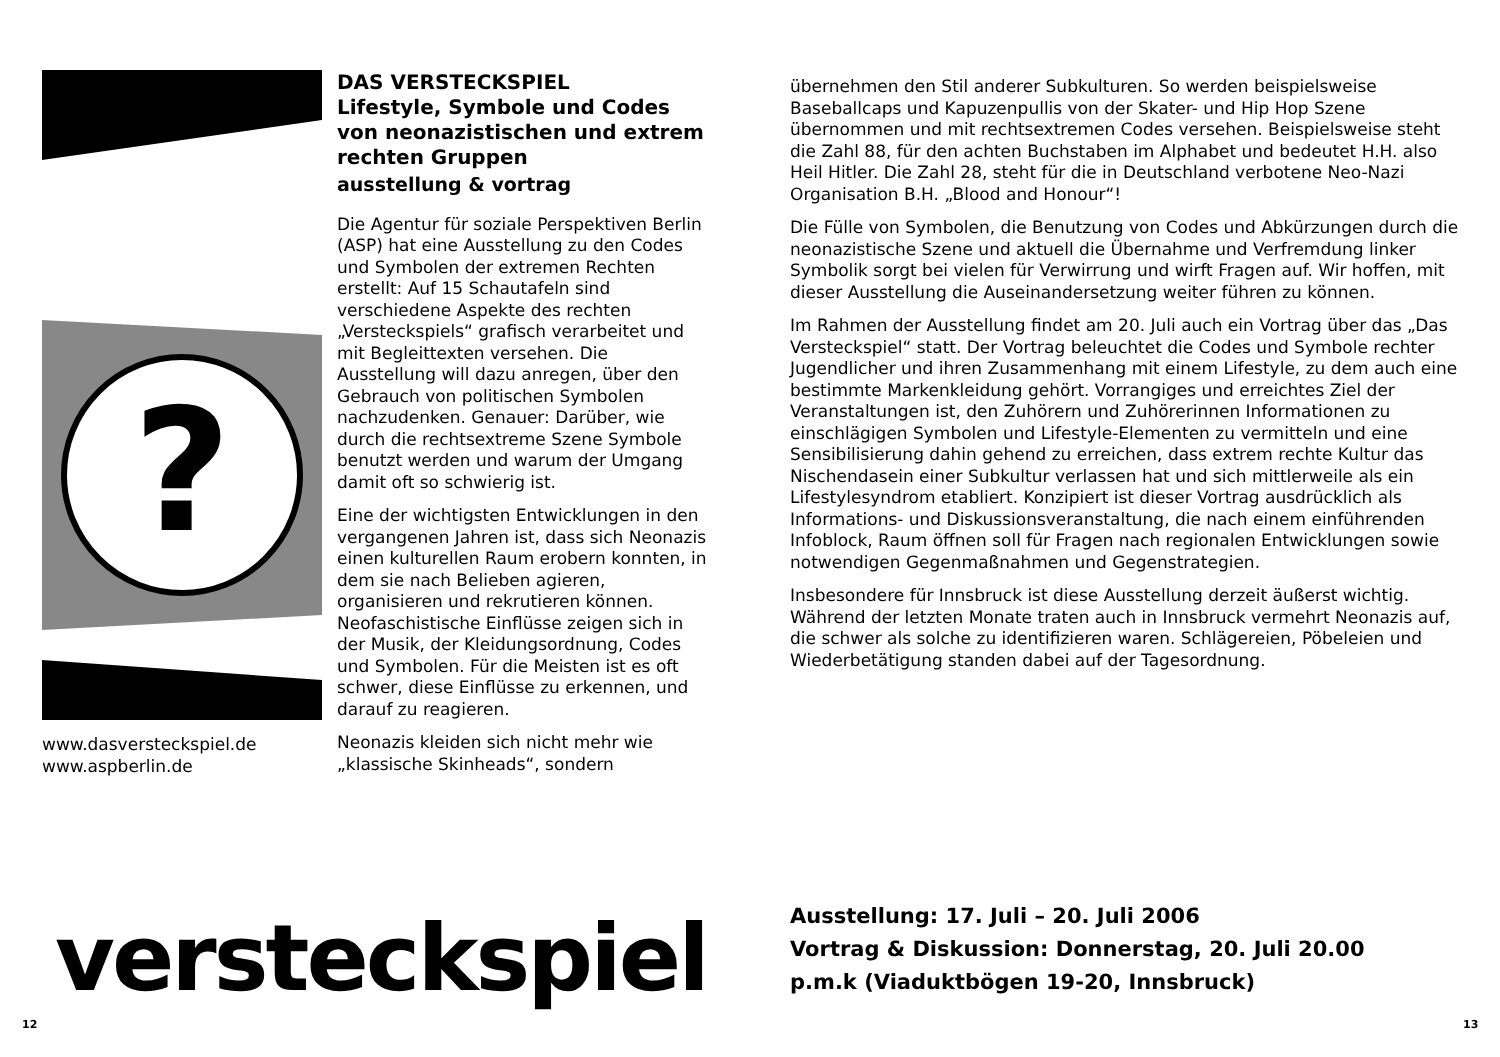?
www.dasversteckspiel.de
www.aspberlin.de
DAS VERSTECKSPIEL
Lifestyle, Symbole und Codes von neonazistischen und extrem rechten Gruppen
ausstellung & vortrag
Die Agentur für soziale Perspektiven Berlin (ASP) hat eine Ausstellung zu den Codes und Symbolen der extremen Rechten erstellt: Auf 15 Schautafeln sind verschiedene Aspekte des rechten „Versteckspiels“ grafisch verarbeitet und mit Begleittexten versehen. Die Ausstellung will dazu anregen, über den Gebrauch von politischen Symbolen nachzudenken. Genauer: Darüber, wie durch die rechtsextreme Szene Symbole benutzt werden und warum der Umgang damit oft so schwierig ist.
Eine der wichtigsten Entwicklungen in den vergangenen Jahren ist, dass sich Neonazis einen kulturellen Raum erobern konnten, in dem sie nach Belieben agieren, organisieren und rekrutieren können. Neofaschistische Einflüsse zeigen sich in der Musik, der Kleidungsordnung, Codes und Symbolen. Für die Meisten ist es oft schwer, diese Einflüsse zu erkennen, und darauf zu reagieren.
Neonazis kleiden sich nicht mehr wie „klassische Skinheads“, sondern
übernehmen den Stil anderer Subkulturen. So werden beispielsweise Baseballcaps und Kapuzenpullis von der Skater- und Hip Hop Szene übernommen und mit rechtsextremen Codes versehen. Beispielsweise steht die Zahl 88, für den achten Buchstaben im Alphabet und bedeutet H.H. also Heil Hitler. Die Zahl 28, steht für die in Deutschland verbotene Neo-Nazi Organisation B.H. „Blood and Honour“!
Die Fülle von Symbolen, die Benutzung von Codes und Abkürzungen durch die neonazistische Szene und aktuell die Übernahme und Verfremdung linker Symbolik sorgt bei vielen für Verwirrung und wirft Fragen auf. Wir hoffen, mit dieser Ausstellung die Auseinandersetzung weiter führen zu können.
Im Rahmen der Ausstellung findet am 20. Juli auch ein Vortrag über das „Das Versteckspiel“ statt. Der Vortrag beleuchtet die Codes und Symbole rechter Jugendlicher und ihren Zusammenhang mit einem Lifestyle, zu dem auch eine bestimmte Markenkleidung gehört. Vorrangiges und erreichtes Ziel der Veranstaltungen ist, den Zuhörern und Zuhörerinnen Informationen zu einschlägigen Symbolen und Lifestyle-Elementen zu vermitteln und eine Sensibilisierung dahin gehend zu erreichen, dass extrem rechte Kultur das Nischendasein einer Subkultur verlassen hat und sich mittlerweile als ein Lifestylesyndrom etabliert. Konzipiert ist dieser Vortrag ausdrücklich als Informations- und Diskussionsveranstaltung, die nach einem einführenden Infoblock, Raum öffnen soll für Fragen nach regionalen Entwicklungen sowie notwendigen Gegenmaßnahmen und Gegenstrategien.
Insbesondere für Innsbruck ist diese Ausstellung derzeit äußerst wichtig. Während der letzten Monate traten auch in Innsbruck vermehrt Neonazis auf, die schwer als solche zu identifizieren waren. Schlägereien, Pöbeleien und Wiederbetätigung standen dabei auf der Tagesordnung.
versteckspiel
Ausstellung: 17. Juli – 20. Juli 2006
Vortrag & Diskussion: Donnerstag, 20. Juli 20.00
p.m.k (Viaduktbögen 19-20, Innsbruck)
12 13